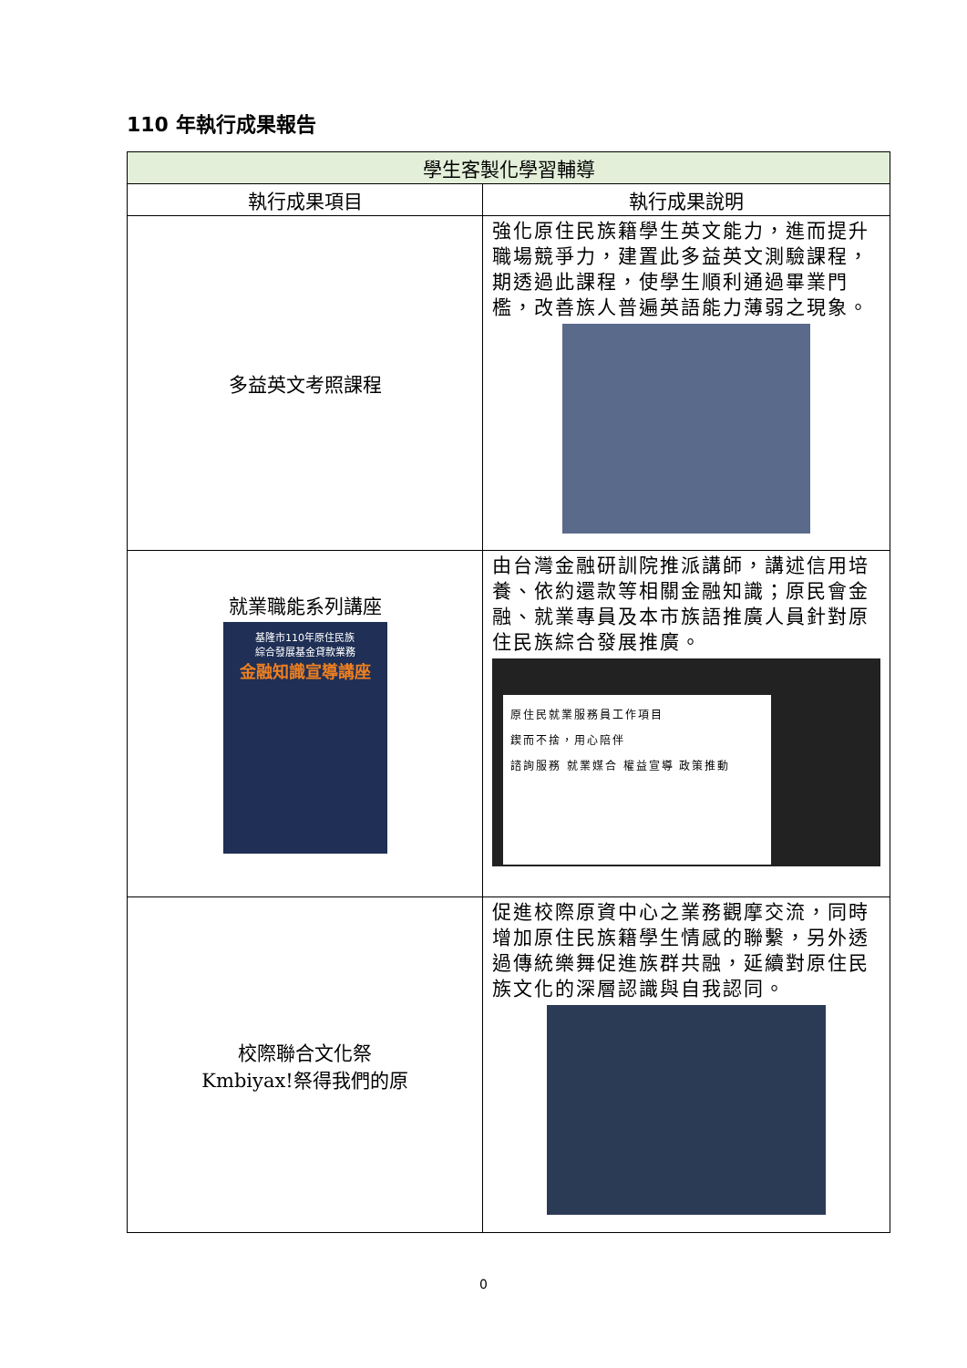110 年執行成果報告
| 學生客製化學習輔導 | |
| --- | --- |
| 執行成果項目 | 執行成果說明 |
| 多益英文考照課程 | 強化原住民族籍學生英文能力，進而提升職場競爭力，建置此多益英文測驗課程，期透過此課程，使學生順利通過畢業門檻，改善族人普遍英語能力薄弱之現象。 |
| 就業職能系列講座 基隆市110年原住民族 綜合發展基金貸款業務 金融知識宣導講座 | 由台灣金融研訓院推派講師，講述信用培養、依約還款等相關金融知識；原民會金融、就業專員及本市族語推廣人員針對原住民族綜合發展推廣。 原住民就業服務員工作項目 鍥而不捨，用心陪伴 諮詢服務 就業媒合 權益宣導 政策推動 |
| 校際聯合文化祭 Kmbiyax!祭得我們的原 | 促進校際原資中心之業務觀摩交流，同時增加原住民族籍學生情感的聯繫，另外透過傳統樂舞促進族群共融，延續對原住民族文化的深層認識與自我認同。 |
0